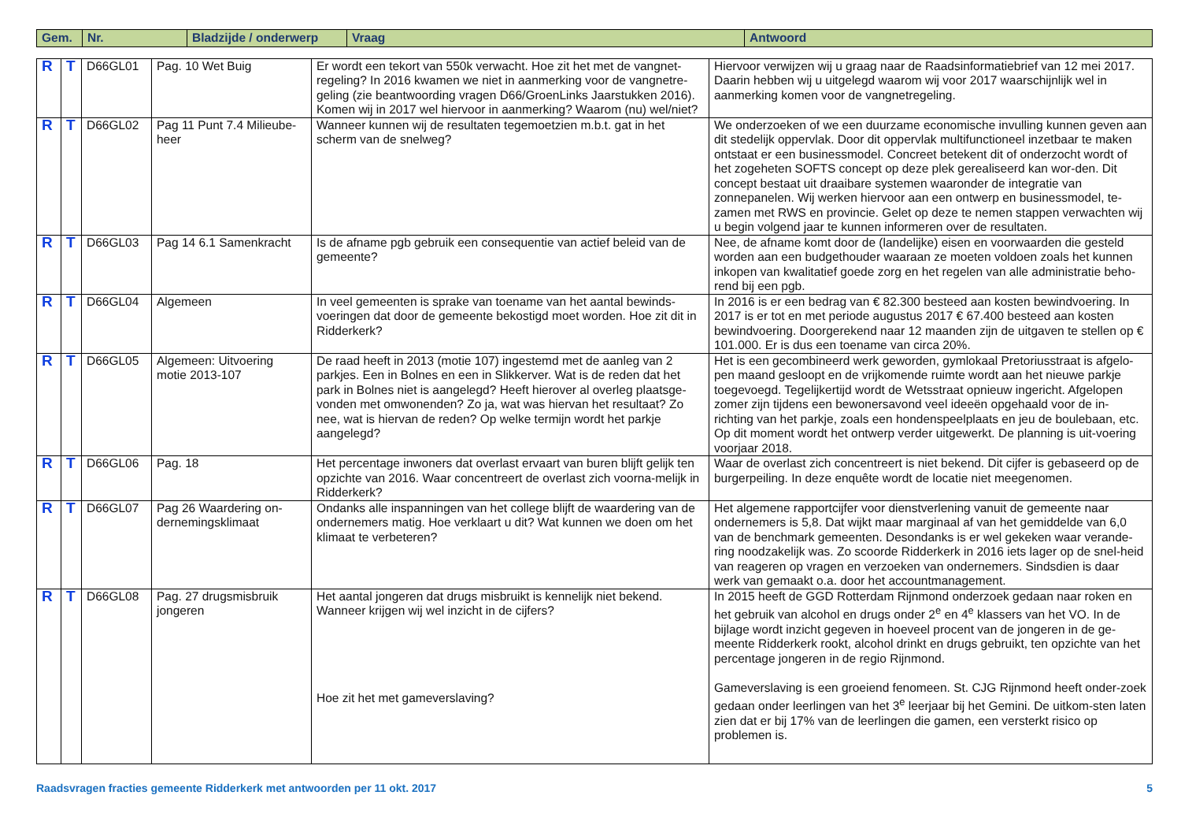| Gem. | Nr. | Bladzijde / onderwerp | Vraag | Antwoord |
| --- | --- | --- | --- | --- |
| R | T | D66GL01 | Pag. 10 Wet Buig | Er wordt een tekort van 550k verwacht. Hoe zit het met de vangnet-regeling? In 2016 kwamen we niet in aanmerking voor de vangnetre-geling (zie beantwoording vragen D66/GroenLinks Jaarstukken 2016). Komen wij in 2017 wel hiervoor in aanmerking? Waarom (nu) wel/niet? | Hiervoor verwijzen wij u graag naar de Raadsinformatiebrief van 12 mei 2017. Daarin hebben wij u uitgelegd waarom wij voor 2017 waarschijnlijk wel in aanmerking komen voor de vangnetregeling. |
| R | T | D66GL02 | Pag 11 Punt 7.4 Milieube-heer | Wanneer kunnen wij de resultaten tegemoetzien m.b.t. gat in het scherm van de snelweg? | We onderzoeken of we een duurzame economische invulling kunnen geven aan dit stedelijk oppervlak. Door dit oppervlak multifunctioneel inzetbaar te maken ontstaat er een businessmodel. Concreet betekent dit of onderzocht wordt of het zogeheten SOFTS concept op deze plek gerealiseerd kan wor-den. Dit concept bestaat uit draaibare systemen waaronder de integratie van zonnepanelen. Wij werken hiervoor aan een ontwerp en businessmodel, te-zamen met RWS en provincie. Gelet op deze te nemen stappen verwachten wij u begin volgend jaar te kunnen informeren over de resultaten. |
| R | T | D66GL03 | Pag 14 6.1 Samenkracht | Is de afname pgb gebruik een consequentie van actief beleid van de gemeente? | Nee, de afname komt door de (landelijke) eisen en voorwaarden die gesteld worden aan een budgethouder waaraan ze moeten voldoen zoals het kunnen inkopen van kwalitatief goede zorg en het regelen van alle administratie beho-rend bij een pgb. |
| R | T | D66GL04 | Algemeen | In veel gemeenten is sprake van toename van het aantal bewinds-voeringen dat door de gemeente bekostigd moet worden. Hoe zit dit in Ridderkerk? | In 2016 is er een bedrag van € 82.300 besteed aan kosten bewindvoering. In 2017 is er tot en met periode augustus 2017 € 67.400 besteed aan kosten bewindvoering. Doorgerekend naar 12 maanden zijn de uitgaven te stellen op € 101.000. Er is dus een toename van circa 20%. |
| R | T | D66GL05 | Algemeen: Uitvoering motie 2013-107 | De raad heeft in 2013 (motie 107) ingestemd met de aanleg van 2 parkjes. Een in Bolnes en een in Slikkerver. Wat is de reden dat het park in Bolnes niet is aangelegd? Heeft hierover al overleg plaatsge-vonden met omwonenden? Zo ja, wat was hiervan het resultaat? Zo nee, wat is hiervan de reden? Op welke termijn wordt het parkje aangelegd? | Het is een gecombineerd werk geworden, gymlokaal Pretoriusstraat is afgelo-pen maand gesloopt en de vrijkomende ruimte wordt aan het nieuwe parkje toegevoegd. Tegelijkertijd wordt de Wetsstraat opnieuw ingericht. Afgelopen zomer zijn tijdens een bewonersavond veel ideeën opgehaald voor de in-richting van het parkje, zoals een hondenspeelplaats en jeu de boulebaan, etc. Op dit moment wordt het ontwerp verder uitgewerkt. De planning is uit-voering voorjaar 2018. |
| R | T | D66GL06 | Pag. 18 | Het percentage inwoners dat overlast ervaart van buren blijft gelijk ten opzichte van 2016. Waar concentreert de overlast zich voorna-melijk in Ridderkerk? | Waar de overlast zich concentreert is niet bekend. Dit cijfer is gebaseerd op de burgerpeiling. In deze enquête wordt de locatie niet meegenomen. |
| R | T | D66GL07 | Pag 26 Waardering on-dernemingsklimaat | Ondanks alle inspanningen van het college blijft de waardering van de ondernemers matig. Hoe verklaart u dit? Wat kunnen we doen om het klimaat te verbeteren? | Het algemene rapportcijfer voor dienstverlening vanuit de gemeente naar ondernemers is 5,8. Dat wijkt maar marginaal af van het gemiddelde van 6,0 van de benchmark gemeenten. Desondanks is er wel gekeken waar verande-ring noodzakelijk was. Zo scoorde Ridderkerk in 2016 iets lager op de snel-heid van reageren op vragen en verzoeken van ondernemers. Sindsdien is daar werk van gemaakt o.a. door het accountmanagement. |
| R | T | D66GL08 | Pag. 27 drugsmisbruik jongeren | Het aantal jongeren dat drugs misbruikt is kennelijk niet bekend. Wanneer krijgen wij wel inzicht in de cijfers? Hoe zit het met gameverslaving? | In 2015 heeft de GGD Rotterdam Rijnmond onderzoek gedaan naar roken en het gebruik van alcohol en drugs onder 2<sup>e</sup> en 4<sup>e</sup> klassers van het VO. In de bijlage wordt inzicht gegeven in hoeveel procent van de jongeren in de ge-meente Ridderkerk rookt, alcohol drinkt en drugs gebruikt, ten opzichte van het percentage jongeren in de regio Rijnmond. Gameverslaving is een groeiend fenomeen. St. CJG Rijnmond heeft onder-zoek gedaan onder leerlingen van het 3<sup>e</sup> leerjaar bij het Gemini. De uitkom-sten laten zien dat er bij 17% van de leerlingen die gamen, een versterkt risico op problemen is. |
Raadsvragen fracties gemeente Ridderkerk met antwoorden per 11 okt. 2017 5